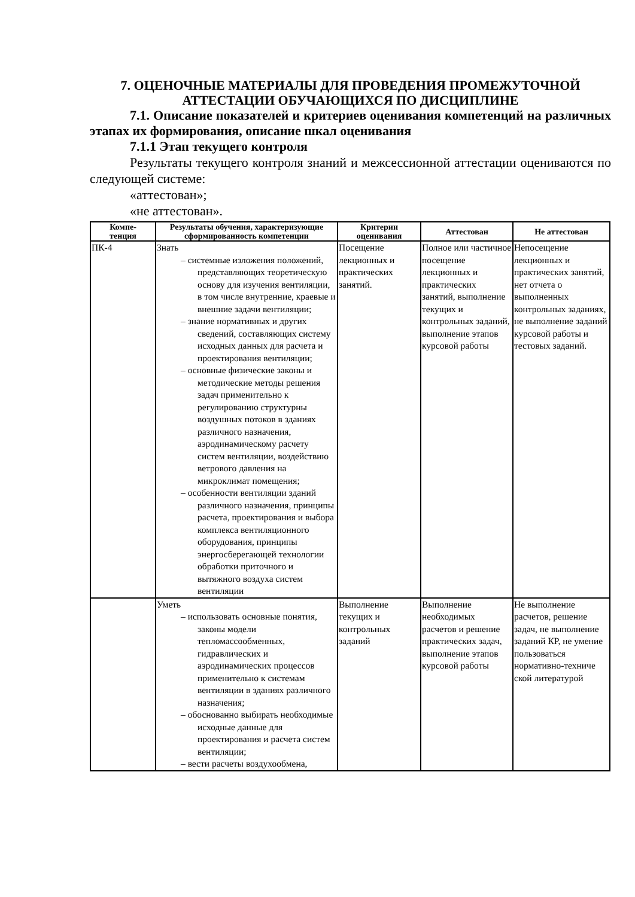7. ОЦЕНОЧНЫЕ МАТЕРИАЛЫ ДЛЯ ПРОВЕДЕНИЯ ПРОМЕЖУТОЧНОЙ АТТЕСТАЦИИ ОБУЧАЮЩИХСЯ ПО ДИСЦИПЛИНЕ
7.1. Описание показателей и критериев оценивания компетенций на различных этапах их формирования, описание шкал оценивания
7.1.1 Этап текущего контроля
Результаты текущего контроля знаний и межсессионной аттестации оцениваются по следующей системе:
«аттестован»;
«не аттестован».
| Компе- тенция | Результаты обучения, характеризующие сформированность компетенции | Критерии оценивания | Аттестован | Не аттестован |
| --- | --- | --- | --- | --- |
| ПК-4 | Знать – системные изложения положений, представляющих теоретическую основу для изучения вентиляции, в том числе внутренние, краевые и внешние задачи вентиляции; – знание нормативных и других сведений, составляющих систему исходных данных для расчета и проектирования вентиляции; – основные физические законы и методические методы решения задач применительно к регулированию структурны воздушных потоков в зданиях различного назначения, аэродинамическому расчету систем вентиляции, воздействию ветрового давления на микроклимат помещения; – особенности вентиляции зданий различного назначения, принципы расчета, проектирования и выбора комплекса вентиляционного оборудования, принципы энергосберегающей технологии обработки приточного и вытяжного воздуха систем вентиляции | Посещение лекционных и практических занятий. | Полное или частичное посещение лекционных и практических занятий, выполнение текущих и контрольных заданий, выполнение этапов курсовой работы | Непосещение лекционных и практических занятий, нет отчета о выполненных контрольных заданиях, не выполнение заданий курсовой работы и тестовых заданий. |
| | Уметь – использовать основные понятия, законы модели тепломассообменных, гидравлических и аэродинамических процессов применительно к системам вентиляции в зданиях различного назначения; – обоснованно выбирать необходимые исходные данные для проектирования и расчета систем вентиляции; – вести расчеты воздухообмена, | Выполнение текущих и контрольных заданий | Выполнение необходимых расчетов и решение практических задач, выполнение этапов курсовой работы | Не выполнение расчетов, решение задач, не выполнение заданий КР, не умение пользоваться нормативно-техниче ской литературой |